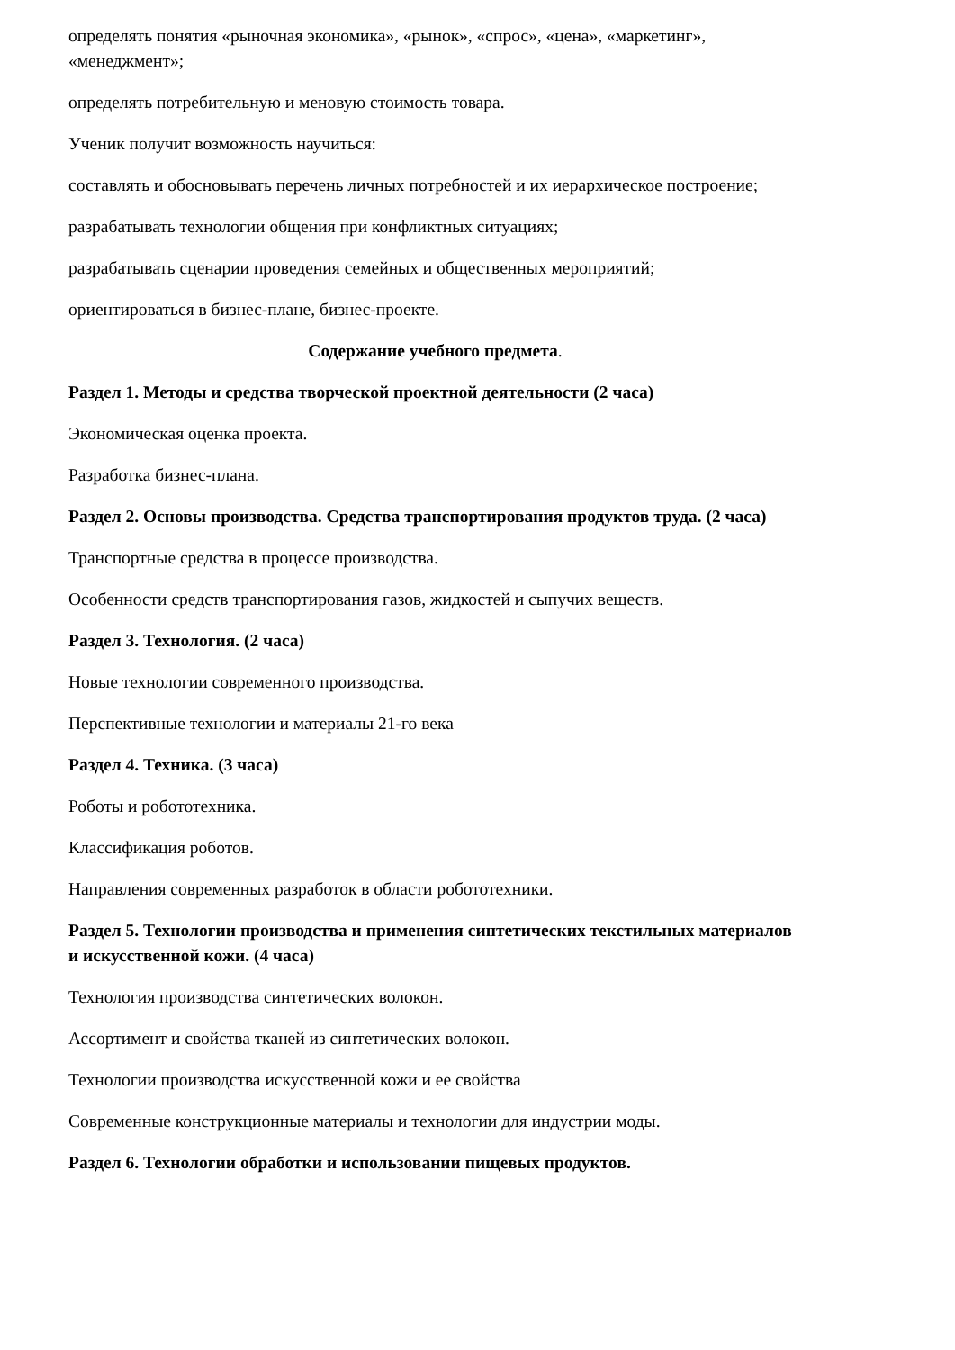определять понятия «рыночная экономика», «рынок», «спрос», «цена», «маркетинг», «менеджмент»;
определять потребительную и меновую стоимость товара.
Ученик получит возможность научиться:
составлять и обосновывать перечень личных потребностей и их иерархическое построение;
разрабатывать технологии общения при конфликтных ситуациях;
разрабатывать сценарии проведения семейных и общественных мероприятий;
ориентироваться в бизнес-плане, бизнес-проекте.
Содержание учебного предмета.
Раздел 1. Методы и средства творческой проектной деятельности (2 часа)
Экономическая оценка проекта.
Разработка бизнес-плана.
Раздел 2. Основы производства. Средства транспортирования продуктов труда. (2 часа)
Транспортные средства в процессе производства.
Особенности средств транспортирования газов, жидкостей и сыпучих веществ.
Раздел 3. Технология. (2 часа)
Новые технологии современного производства.
Перспективные технологии и материалы 21-го века
Раздел 4. Техника. (3 часа)
Роботы и робототехника.
Классификация роботов.
Направления современных разработок в области робототехники.
Раздел 5. Технологии производства и применения синтетических текстильных материалов и искусственной кожи. (4 часа)
Технология производства синтетических волокон.
Ассортимент и свойства тканей из синтетических волокон.
Технологии производства искусственной кожи и ее свойства
Современные конструкционные материалы и технологии для индустрии моды.
Раздел 6. Технологии обработки и использовании пищевых продуктов.